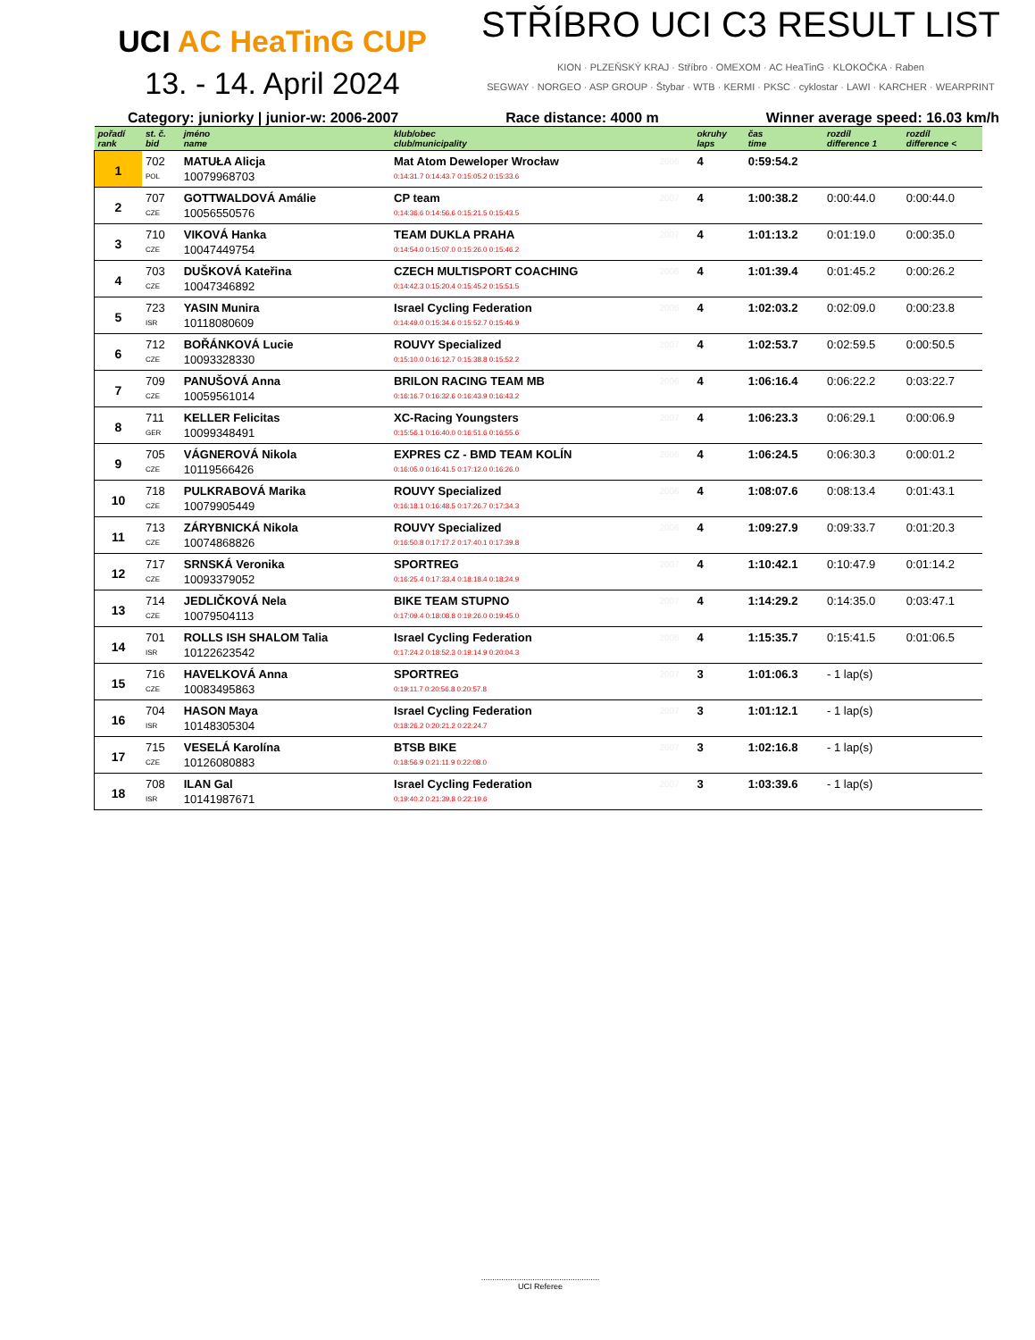UCI AC HeaTinG CUP
13. - 14. April 2024
STŘÍBRO UCI C3 RESULT LIST
KION · PLZEŇSKÝ KRAJ · Stříbro · OMEXOM · AC HeaTinG · KLOKOČKA · Raben
SEGWAY · NORGEO · ASP GROUP · Štybar · WTB · KERMI · PKSC · cyklostar · LAWI · KARCHER · WEARPRINT
Category: juniorky | junior-w: 2006-2007 Race distance: 4000 m Winner average speed: 16.03 km/h
| pořadí rank | st. č. bid | jméno name | klub/obec club/municipality | | okruhy laps | čas time | rozdíl difference 1 | rozdíl difference < |
| --- | --- | --- | --- | --- | --- | --- | --- | --- |
| 1 | 702 | MATUŁA Alicja | Mat Atom Deweloper Wrocław | 2006 | 4 | 0:59:54.2 | | |
| | POL | 10079968703 | 0:14:31.7 0:14:43.7 0:15:05.2 0:15:33.6 | | | | | |
| 2 | 707 | GOTTWALDOVÁ Amálie | CP team | 2007 | 4 | 1:00:38.2 | 0:00:44.0 | 0:00:44.0 |
| | CZE | 10056550576 | 0:14:36.6 0:14:56.6 0:15:21.5 0:15:43.5 | | | | | |
| 3 | 710 | VIKOVÁ Hanka | TEAM DUKLA PRAHA | 2007 | 4 | 1:01:13.2 | 0:01:19.0 | 0:00:35.0 |
| | CZE | 10047449754 | 0:14:54.0 0:15:07.0 0:15:26.0 0:15:46.2 | | | | | |
| 4 | 703 | DUŠKOVÁ Kateřina | CZECH MULTISPORT COACHING | 2006 | 4 | 1:01:39.4 | 0:01:45.2 | 0:00:26.2 |
| | CZE | 10047346892 | 0:14:42.3 0:15:20.4 0:15:45.2 0:15:51.5 | | | | | |
| 5 | 723 | YASIN Munira | Israel Cycling Federation | 2006 | 4 | 1:02:03.2 | 0:02:09.0 | 0:00:23.8 |
| | ISR | 10118080609 | 0:14:49.0 0:15:34.6 0:15:52.7 0:15:46.9 | | | | | |
| 6 | 712 | BOŘÁNKOVÁ Lucie | ROUVY Specialized | 2007 | 4 | 1:02:53.7 | 0:02:59.5 | 0:00:50.5 |
| | CZE | 10093328330 | 0:15:10.0 0:16:12.7 0:15:38.8 0:15:52.2 | | | | | |
| 7 | 709 | PANUŠOVÁ Anna | BRILON RACING TEAM MB | 2006 | 4 | 1:06:16.4 | 0:06:22.2 | 0:03:22.7 |
| | CZE | 10059561014 | 0:16:16.7 0:16:32.6 0:16:43.9 0:16:43.2 | | | | | |
| 8 | 711 | KELLER Felicitas | XC-Racing Youngsters | 2007 | 4 | 1:06:23.3 | 0:06:29.1 | 0:00:06.9 |
| | GER | 10099348491 | 0:15:56.1 0:16:40.0 0:16:51.6 0:16:55.6 | | | | | |
| 9 | 705 | VÁGNEROVÁ Nikola | EXPRES CZ - BMD TEAM KOLÍN | 2006 | 4 | 1:06:24.5 | 0:06:30.3 | 0:00:01.2 |
| | CZE | 10119566426 | 0:16:05.0 0:16:41.5 0:17:12.0 0:16:26.0 | | | | | |
| 10 | 718 | PULKRABOVÁ Marika | ROUVY Specialized | 2006 | 4 | 1:08:07.6 | 0:08:13.4 | 0:01:43.1 |
| | CZE | 10079905449 | 0:16:18.1 0:16:48.5 0:17:26.7 0:17:34.3 | | | | | |
| 11 | 713 | ZÁRYBNICKÁ Nikola | ROUVY Specialized | 2006 | 4 | 1:09:27.9 | 0:09:33.7 | 0:01:20.3 |
| | CZE | 10074868826 | 0:16:50.8 0:17:17.2 0:17:40.1 0:17:39.8 | | | | | |
| 12 | 717 | SRNSKÁ Veronika | SPORTREG | 2007 | 4 | 1:10:42.1 | 0:10:47.9 | 0:01:14.2 |
| | CZE | 10093379052 | 0:16:25.4 0:17:33.4 0:18:18.4 0:18:24.9 | | | | | |
| 13 | 714 | JEDLIČKOVÁ Nela | BIKE TEAM STUPNO | 2007 | 4 | 1:14:29.2 | 0:14:35.0 | 0:03:47.1 |
| | CZE | 10079504113 | 0:17:09.4 0:18:08.8 0:19:26.0 0:19:45.0 | | | | | |
| 14 | 701 | ROLLS ISH SHALOM Talia | Israel Cycling Federation | 2006 | 4 | 1:15:35.7 | 0:15:41.5 | 0:01:06.5 |
| | ISR | 10122623542 | 0:17:24.2 0:18:52.3 0:19:14.9 0:20:04.3 | | | | | |
| 15 | 716 | HAVELKOVÁ Anna | SPORTREG | 2007 | 3 | 1:01:06.3 | - 1 lap(s) | |
| | CZE | 10083495863 | 0:19:11.7 0:20:56.8 0:20:57.8 | | | | | |
| 16 | 704 | HASON Maya | Israel Cycling Federation | 2007 | 3 | 1:01:12.1 | - 1 lap(s) | |
| | ISR | 10148305304 | 0:18:26.2 0:20:21.2 0:22:24.7 | | | | | |
| 17 | 715 | VESELÁ Karolína | BTSB BIKE | 2007 | 3 | 1:02:16.8 | - 1 lap(s) | |
| | CZE | 10126080883 | 0:18:56.9 0:21:11.9 0:22:08.0 | | | | | |
| 18 | 708 | ILAN Gal | Israel Cycling Federation | 2007 | 3 | 1:03:39.6 | - 1 lap(s) | |
| | ISR | 10141987671 | 0:19:40.2 0:21:39.8 0:22:19.6 | | | | | |
.....................................................
UCI Referee